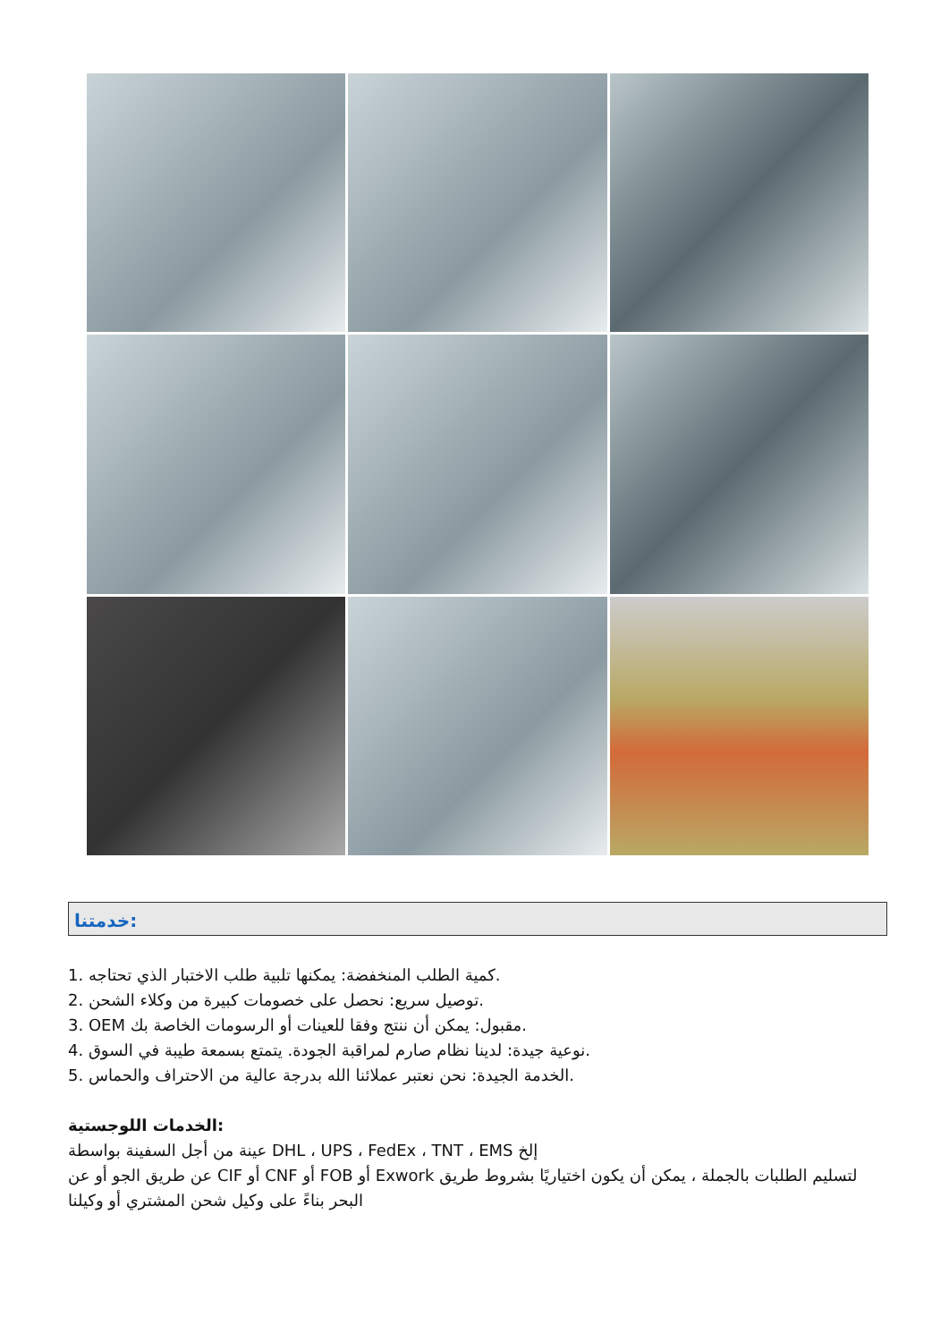خدمتنا:
1. كمية الطلب المنخفضة: يمكنها تلبية طلب الاختبار الذي تحتاجه.
2. توصيل سريع: نحصل على خصومات كبيرة من وكلاء الشحن.
3. OEM مقبول: يمكن أن ننتج وفقا للعينات أو الرسومات الخاصة بك.
4. نوعية جيدة: لدينا نظام صارم لمراقبة الجودة. يتمتع بسمعة طيبة في السوق.
5. الخدمة الجيدة: نحن نعتبر عملائنا الله بدرجة عالية من الاحتراف والحماس.
الخدمات اللوجستية:
عينة من أجل السفينة بواسطة DHL ، UPS ، FedEx ، TNT ، EMS إلخ
عن طريق الجو أو عن CIF أو CNF أو FOB أو Exwork لتسليم الطلبات بالجملة ، يمكن أن يكون اختياريًا بشروط طريق البحر بناءً على وكيل شحن المشتري أو وكيلنا